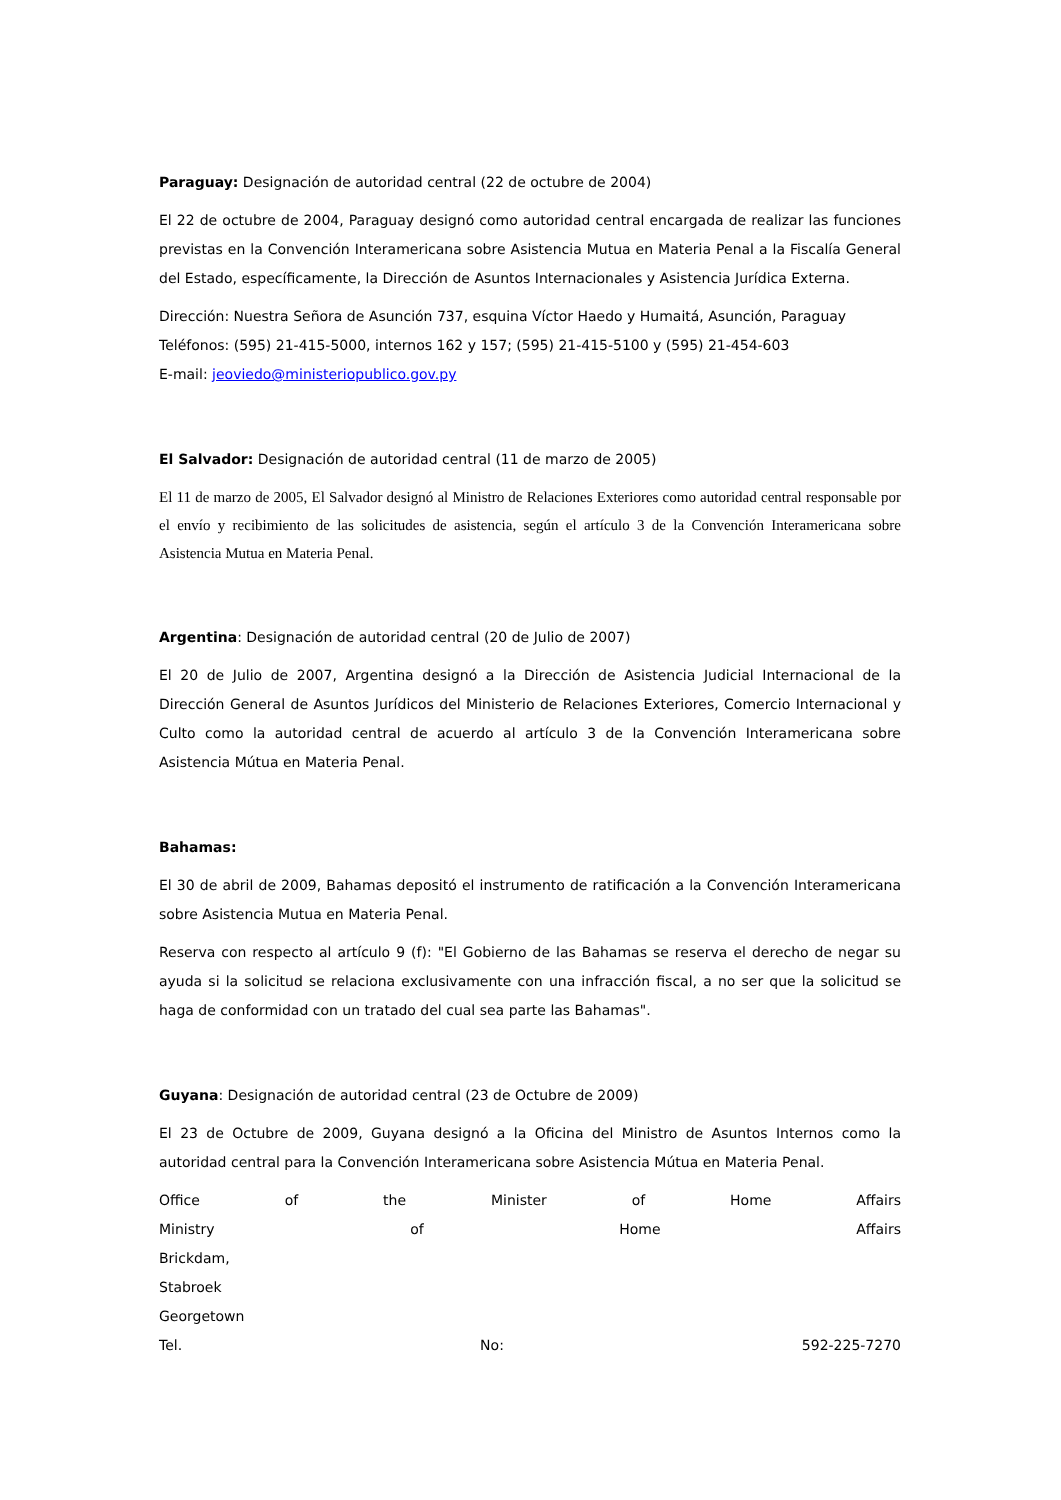Paraguay: Designación de autoridad central (22 de octubre de 2004)
El 22 de octubre de 2004, Paraguay designó como autoridad central encargada de realizar las funciones previstas en la Convención Interamericana sobre Asistencia Mutua en Materia Penal a la Fiscalía General del Estado, específicamente, la Dirección de Asuntos Internacionales y Asistencia Jurídica Externa.
Dirección: Nuestra Señora de Asunción 737, esquina Víctor Haedo y Humaitá, Asunción, Paraguay
Teléfonos: (595) 21-415-5000, internos 162 y 157; (595) 21-415-5100 y (595) 21-454-603
E-mail: jeoviedo@ministeriopublico.gov.py
El Salvador: Designación de autoridad central (11 de marzo de 2005)
El 11 de marzo de 2005, El Salvador designó al Ministro de Relaciones Exteriores como autoridad central responsable por el envío y recibimiento de las solicitudes de asistencia, según el artículo 3 de la Convención Interamericana sobre Asistencia Mutua en Materia Penal.
Argentina: Designación de autoridad central (20 de Julio de 2007)
El 20 de Julio de 2007, Argentina designó a la Dirección de Asistencia Judicial Internacional de la Dirección General de Asuntos Jurídicos del Ministerio de Relaciones Exteriores, Comercio Internacional y Culto como la autoridad central de acuerdo al artículo 3 de la Convención Interamericana sobre Asistencia Mútua en Materia Penal.
Bahamas:
El 30 de abril de 2009, Bahamas depositó el instrumento de ratificación a la Convención Interamericana sobre Asistencia Mutua en Materia Penal.
Reserva con respecto al artículo 9 (f): "El Gobierno de las Bahamas se reserva el derecho de negar su ayuda si la solicitud se relaciona exclusivamente con una infracción fiscal, a no ser que la solicitud se haga de conformidad con un tratado del cual sea parte las Bahamas".
Guyana: Designación de autoridad central (23 de Octubre de 2009)
El 23 de Octubre de 2009, Guyana designó a la Oficina del Ministro de Asuntos Internos como la autoridad central para la Convención Interamericana sobre Asistencia Mútua en Materia Penal.
Office of the Minister of Home Affairs
Ministry of Home Affairs
Brickdam,
Stabroek
Georgetown
Tel. No: 592-225-7270